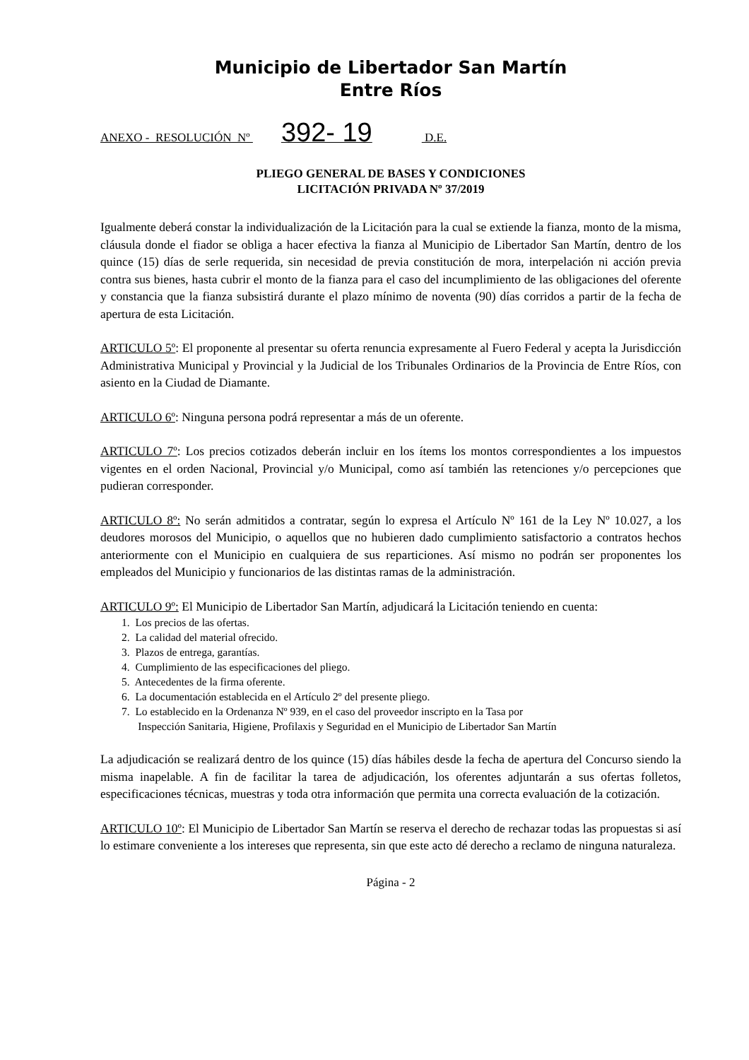Municipio de Libertador San Martín
Entre Ríos
ANEXO - RESOLUCIÓN Nº 392- 19 D.E.
PLIEGO GENERAL DE BASES Y CONDICIONES
LICITACIÓN PRIVADA Nº 37/2019
Igualmente deberá constar la individualización de la Licitación para la cual se extiende la fianza, monto de la misma, cláusula donde el fiador se obliga a hacer efectiva la fianza al Municipio de Libertador San Martín, dentro de los quince (15) días de serle requerida, sin necesidad de previa constitución de mora, interpelación ni acción previa contra sus bienes, hasta cubrir el monto de la fianza para el caso del incumplimiento de las obligaciones del oferente y constancia que la fianza subsistirá durante el plazo mínimo de noventa (90) días corridos a partir de la fecha de apertura de esta Licitación.
ARTICULO 5º: El proponente al presentar su oferta renuncia expresamente al Fuero Federal y acepta la Jurisdicción Administrativa Municipal y Provincial y la Judicial de los Tribunales Ordinarios de la Provincia de Entre Ríos, con asiento en la Ciudad de Diamante.
ARTICULO 6º: Ninguna persona podrá representar a más de un oferente.
ARTICULO 7º: Los precios cotizados deberán incluir en los ítems los montos correspondientes a los impuestos vigentes en el orden Nacional, Provincial y/o Municipal, como así también las retenciones y/o percepciones que pudieran corresponder.
ARTICULO 8º: No serán admitidos a contratar, según lo expresa el Artículo Nº 161 de la Ley Nº 10.027, a los deudores morosos del Municipio, o aquellos que no hubieren dado cumplimiento satisfactorio a contratos hechos anteriormente con el Municipio en cualquiera de sus reparticiones. Así mismo no podrán ser proponentes los empleados del Municipio y funcionarios de las distintas ramas de la administración.
ARTICULO 9º: El Municipio de Libertador San Martín, adjudicará la Licitación teniendo en cuenta:
1. Los precios de las ofertas.
2. La calidad del material ofrecido.
3. Plazos de entrega, garantías.
4. Cumplimiento de las especificaciones del pliego.
5. Antecedentes de la firma oferente.
6. La documentación establecida en el Artículo 2º del presente pliego.
7. Lo establecido en la Ordenanza Nº 939, en el caso del proveedor inscripto en la Tasa por
Inspección Sanitaria, Higiene, Profilaxis y Seguridad en el Municipio de Libertador San Martín
La adjudicación se realizará dentro de los quince (15) días hábiles desde la fecha de apertura del Concurso siendo la misma inapelable. A fin de facilitar la tarea de adjudicación, los oferentes adjuntarán a sus ofertas folletos, especificaciones técnicas, muestras y toda otra información que permita una correcta evaluación de la cotización.
ARTICULO 10º: El Municipio de Libertador San Martín se reserva el derecho de rechazar todas las propuestas si así lo estimare conveniente a los intereses que representa, sin que este acto dé derecho a reclamo de ninguna naturaleza.
Página - 2